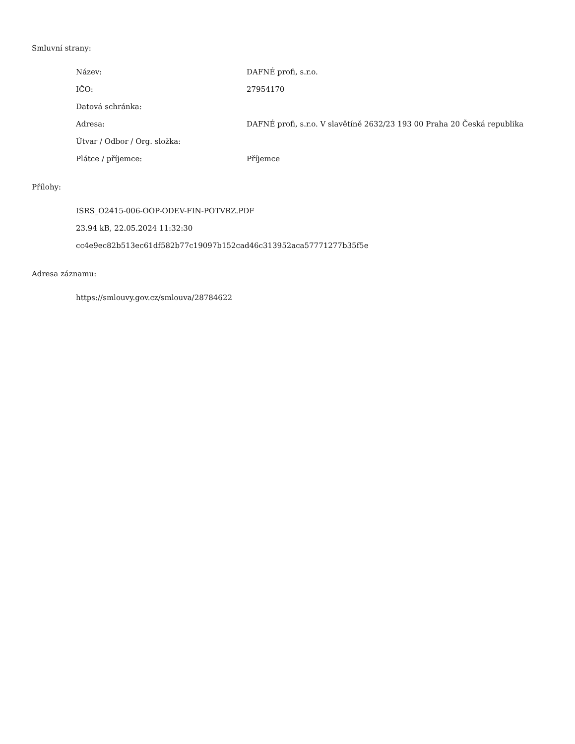Smluvní strany:
| Název: | DAFNÉ profi, s.r.o. |
| IČO: | 27954170 |
| Datová schránka: | |
| Adresa: | DAFNÉ profi, s.r.o. V slavětíně 2632/23 193 00 Praha 20 Česká republika |
| Útvar / Odbor / Org. složka: | |
| Plátce / příjemce: | Příjemce |
Přílohy:
ISRS_O2415-006-OOP-ODEV-FIN-POTVRZ.PDF
23.94 kB, 22.05.2024 11:32:30
cc4e9ec82b513ec61df582b77c19097b152cad46c313952aca57771277b35f5e
Adresa záznamu:
https://smlouvy.gov.cz/smlouva/28784622